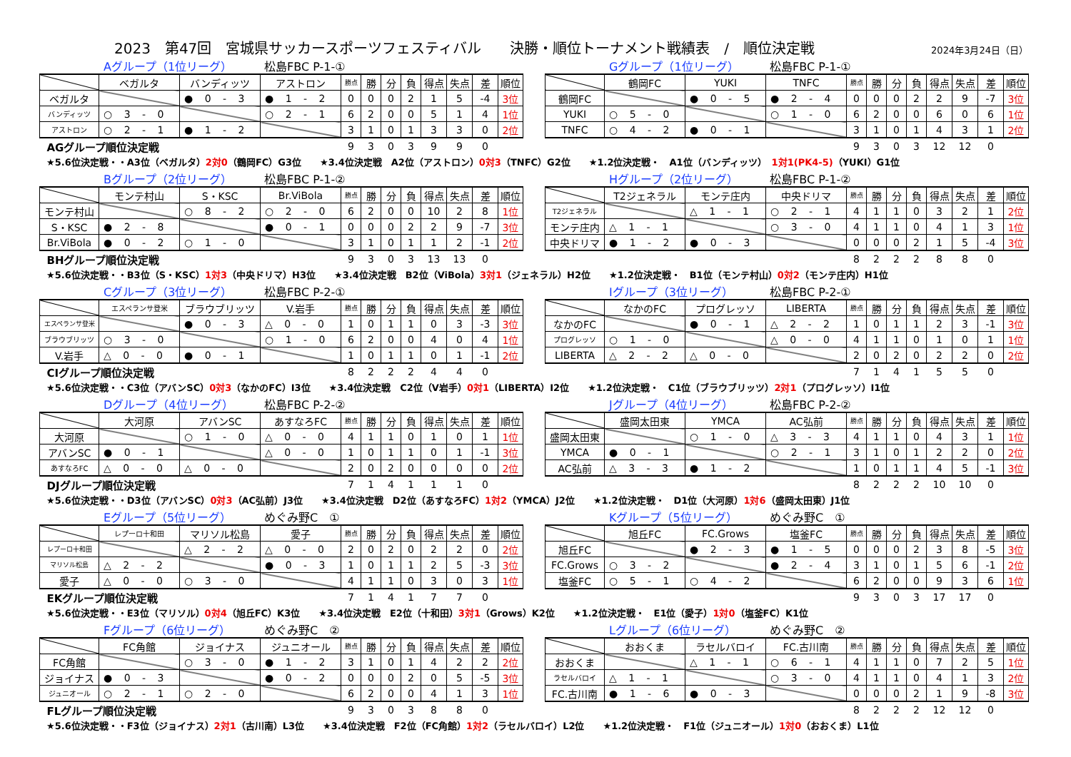2023　第47回　宮城県サッカースポーツフェスティバル　　決勝・順位トーナメント戦績表　/　順位決定戦 2024年3月24日（日）
Aグループ（1位リーグ） 松島FBC P-1-①
| | ベガルタ | バンディッツ | アストロン | 勝点 | 勝 | 分 | 負 | 得点 | 失点 | 差 | 順位 |
| --- | --- | --- | --- | --- | --- | --- | --- | --- | --- | --- | --- |
| ベガルタ | | ● 0 - 3 | ● 1 - 2 | 0 | 0 | 0 | 2 | 1 | 5 | -4 | 3位 |
| バンディッツ | ○ 3 - 0 | | ○ 2 - 1 | 6 | 2 | 0 | 0 | 5 | 1 | 4 | 1位 |
| アストロン | ○ 2 - 1 | ● 1 - 2 | | 3 | 1 | 0 | 1 | 3 | 3 | 0 | 2位 |
| AGグループ順位決定戦 | | | | 9 | 3 | 0 | 3 | 9 | 9 | 0 | |
Gグループ（1位リーグ） 松島FBC P-1-①
| | 鶴岡FC | YUKI | TNFC | 勝点 | 勝 | 分 | 負 | 得点 | 失点 | 差 | 順位 |
| --- | --- | --- | --- | --- | --- | --- | --- | --- | --- | --- | --- |
| 鶴岡FC | | ● 0 - 5 | ● 2 - 4 | 0 | 0 | 0 | 2 | 2 | 9 | -7 | 3位 |
| YUKI | ○ 5 - 0 | | ○ 1 - 0 | 6 | 2 | 0 | 0 | 6 | 0 | 6 | 1位 |
| TNFC | ○ 4 - 2 | ● 0 - 1 | | 3 | 1 | 0 | 1 | 4 | 3 | 1 | 2位 |
| | | | | 9 | 3 | 0 | 3 | 12 | 12 | 0 | |
★5.6位決定戦・・A3位（ベガルタ）2対0（鶴岡FC）G3位　　★3.4位決定戦　A2位（アストロン）0対3（TNFC）G2位　　★1.2位決定戦・　A1位（バンディッツ）　1対1(PK4-5)（YUKI）G1位
Bグループ（2位リーグ） 松島FBC P-1-②
| | モンテ村山 | S・KSC | Br.ViBola | 勝点 | 勝 | 分 | 負 | 得点 | 失点 | 差 | 順位 |
| --- | --- | --- | --- | --- | --- | --- | --- | --- | --- | --- | --- |
| モンテ村山 | | ○ 8 - 2 | ○ 2 - 0 | 6 | 2 | 0 | 0 | 10 | 2 | 8 | 1位 |
| S・KSC | ● 2 - 8 | | ● 0 - 1 | 0 | 0 | 0 | 2 | 2 | 9 | -7 | 3位 |
| Br.ViBola | ● 0 - 2 | ○ 1 - 0 | | 3 | 1 | 0 | 1 | 1 | 2 | -1 | 2位 |
| BHグループ順位決定戦 | | | | 9 | 3 | 0 | 3 | 13 | 13 | 0 | |
Hグループ（2位リーグ） 松島FBC P-1-②
| | T2ジェネラル | モンテ庄内 | 中央ドリマ | 勝点 | 勝 | 分 | 負 | 得点 | 失点 | 差 | 順位 |
| --- | --- | --- | --- | --- | --- | --- | --- | --- | --- | --- | --- |
| T2ジェネラル | | △ 1 - 1 | ○ 2 - 1 | 4 | 1 | 1 | 0 | 3 | 2 | 1 | 2位 |
| モンテ庄内 | △ 1 - 1 | | ○ 3 - 0 | 4 | 1 | 1 | 0 | 4 | 1 | 3 | 1位 |
| 中央ドリマ | ● 1 - 2 | ● 0 - 3 | | 0 | 0 | 0 | 2 | 1 | 5 | -4 | 3位 |
| | | | | 8 | 2 | 2 | 2 | 8 | 8 | 0 | |
★5.6位決定戦・・B3位（S・KSC）1対3（中央ドリマ）H3位　　★3.4位決定戦　B2位（ViBola）3対1（ジェネラル）H2位　　★1.2位決定戦・　B1位（モンテ村山）0対2（モンテ庄内）H1位
Cグループ（3位リーグ） 松島FBC P-2-①
| | エスペランサ登米 | ブラウブリッツ | V.岩手 | 勝点 | 勝 | 分 | 負 | 得点 | 失点 | 差 | 順位 |
| --- | --- | --- | --- | --- | --- | --- | --- | --- | --- | --- | --- |
| エスペランサ登米 | | ● 0 - 3 | △ 0 - 0 | 1 | 0 | 1 | 1 | 0 | 3 | -3 | 3位 |
| ブラウブリッツ | ○ 3 - 0 | | ○ 1 - 0 | 6 | 2 | 0 | 0 | 4 | 0 | 4 | 1位 |
| V.岩手 | △ 0 - 0 | ● 0 - 1 | | 1 | 0 | 1 | 1 | 0 | 1 | -1 | 2位 |
| CIグループ順位決定戦 | | | | 8 | 2 | 2 | 2 | 4 | 4 | 0 | |
Iグループ（3位リーグ） 松島FBC P-2-①
| | なかのFC | プログレッソ | LIBERTA | 勝点 | 勝 | 分 | 負 | 得点 | 失点 | 差 | 順位 |
| --- | --- | --- | --- | --- | --- | --- | --- | --- | --- | --- | --- |
| なかのFC | | ● 0 - 1 | △ 2 - 2 | 1 | 0 | 1 | 1 | 2 | 3 | -1 | 3位 |
| プログレッソ | ○ 1 - 0 | | △ 0 - 0 | 4 | 1 | 1 | 0 | 1 | 0 | 1 | 1位 |
| LIBERTA | △ 2 - 2 | △ 0 - 0 | | 2 | 0 | 2 | 0 | 2 | 2 | 0 | 2位 |
| | | | | 7 | 1 | 4 | 1 | 5 | 5 | 0 | |
★5.6位決定戦・・C3位（アバンSC）0対3（なかのFC）I3位　　★3.4位決定戦　C2位（V岩手）0対1（LIBERTA）I2位　　★1.2位決定戦・　C1位（ブラウブリッツ）2対1（プログレッソ）I1位
Dグループ（4位リーグ） 松島FBC P-2-②
| | 大河原 | アバンSC | あすなろFC | 勝点 | 勝 | 分 | 負 | 得点 | 失点 | 差 | 順位 |
| --- | --- | --- | --- | --- | --- | --- | --- | --- | --- | --- | --- |
| 大河原 | | ○ 1 - 0 | △ 0 - 0 | 4 | 1 | 1 | 0 | 1 | 0 | 1 | 1位 |
| アバンSC | ● 0 - 1 | | △ 0 - 0 | 1 | 0 | 1 | 1 | 0 | 1 | -1 | 3位 |
| あすなろFC | △ 0 - 0 | △ 0 - 0 | | 2 | 0 | 2 | 0 | 0 | 0 | 0 | 2位 |
| DJグループ順位決定戦 | | | | 7 | 1 | 4 | 1 | 1 | 1 | 0 | |
Jグループ（4位リーグ） 松島FBC P-2-②
| | 盛岡太田東 | YMCA | AC弘前 | 勝点 | 勝 | 分 | 負 | 得点 | 失点 | 差 | 順位 |
| --- | --- | --- | --- | --- | --- | --- | --- | --- | --- | --- | --- |
| 盛岡太田東 | | ○ 1 - 0 | △ 3 - 3 | 4 | 1 | 1 | 0 | 4 | 3 | 1 | 1位 |
| YMCA | ● 0 - 1 | | ○ 2 - 1 | 3 | 1 | 0 | 1 | 2 | 2 | 0 | 2位 |
| AC弘前 | △ 3 - 3 | ● 1 - 2 | | 1 | 0 | 1 | 1 | 4 | 5 | -1 | 3位 |
| | | | | 8 | 2 | 2 | 2 | 10 | 10 | 0 | |
★5.6位決定戦・・D3位（アバンSC）0対3（AC弘前）J3位　　★3.4位決定戦　D2位（あすなろFC）1対2（YMCA）J2位　　★1.2位決定戦・　D1位（大河原）1対6（盛岡太田東）J1位
Eグループ（5位リーグ） めぐみ野C　①
| | レプーロ十和田 | マリソル松島 | 愛子 | 勝点 | 勝 | 分 | 負 | 得点 | 失点 | 差 | 順位 |
| --- | --- | --- | --- | --- | --- | --- | --- | --- | --- | --- | --- |
| レプーロ十和田 | | △ 2 - 2 | △ 0 - 0 | 2 | 0 | 2 | 0 | 2 | 2 | 0 | 2位 |
| マリソル松島 | △ 2 - 2 | | ● 0 - 3 | 1 | 0 | 1 | 1 | 2 | 5 | -3 | 3位 |
| 愛子 | △ 0 - 0 | ○ 3 - 0 | | 4 | 1 | 1 | 0 | 3 | 0 | 3 | 1位 |
| EKグループ順位決定戦 | | | | 7 | 1 | 4 | 1 | 7 | 7 | 0 | |
Kグループ（5位リーグ） めぐみ野C　①
| | 旭丘FC | FC.Grows | 塩釜FC | 勝点 | 勝 | 分 | 負 | 得点 | 失点 | 差 | 順位 |
| --- | --- | --- | --- | --- | --- | --- | --- | --- | --- | --- | --- |
| 旭丘FC | | ● 2 - 3 | ● 1 - 5 | 0 | 0 | 0 | 2 | 3 | 8 | -5 | 3位 |
| FC.Grows | ○ 3 - 2 | | ● 2 - 4 | 3 | 1 | 0 | 1 | 5 | 6 | -1 | 2位 |
| 塩釜FC | ○ 5 - 1 | ○ 4 - 2 | | 6 | 2 | 0 | 0 | 9 | 3 | 6 | 1位 |
| | | | | 9 | 3 | 0 | 3 | 17 | 17 | 0 | |
★5.6位決定戦・・E3位（マリソル）0対4（旭丘FC）K3位　　★3.4位決定戦　E2位（十和田）3対1（Grows）K2位　　★1.2位決定戦・　E1位（愛子）1対0（塩釜FC）K1位
Fグループ（6位リーグ） めぐみ野C　②
| | FC角館 | ジョイナス | ジュニオール | 勝点 | 勝 | 分 | 負 | 得点 | 失点 | 差 | 順位 |
| --- | --- | --- | --- | --- | --- | --- | --- | --- | --- | --- | --- |
| FC角館 | | ○ 3 - 0 | ● 1 - 2 | 3 | 1 | 0 | 1 | 4 | 2 | 2 | 2位 |
| ジョイナス | ● 0 - 3 | | ● 0 - 2 | 0 | 0 | 0 | 2 | 0 | 5 | -5 | 3位 |
| ジュニオール | ○ 2 - 1 | ○ 2 - 0 | | 6 | 2 | 0 | 0 | 4 | 1 | 3 | 1位 |
| FLグループ順位決定戦 | | | | 9 | 3 | 0 | 3 | 8 | 8 | 0 | |
Lグループ（6位リーグ） めぐみ野C　②
| | おおくま | ラセルバロイ | FC.古川南 | 勝点 | 勝 | 分 | 負 | 得点 | 失点 | 差 | 順位 |
| --- | --- | --- | --- | --- | --- | --- | --- | --- | --- | --- | --- |
| おおくま | | △ 1 - 1 | ○ 6 - 1 | 4 | 1 | 1 | 0 | 7 | 2 | 5 | 1位 |
| ラセルバロイ | △ 1 - 1 | | ○ 3 - 0 | 4 | 1 | 1 | 0 | 4 | 1 | 3 | 2位 |
| FC.古川南 | ● 1 - 6 | ● 0 - 3 | | 0 | 0 | 0 | 2 | 1 | 9 | -8 | 3位 |
| | | | | 8 | 2 | 2 | 2 | 12 | 12 | 0 | |
★5.6位決定戦・・F3位（ジョイナス）2対1（古川南）L3位　　★3.4位決定戦　F2位（FC角館）1対2（ラセルバロイ）L2位　　★1.2位決定戦・　F1位（ジュニオール）1対0（おおくま）L1位